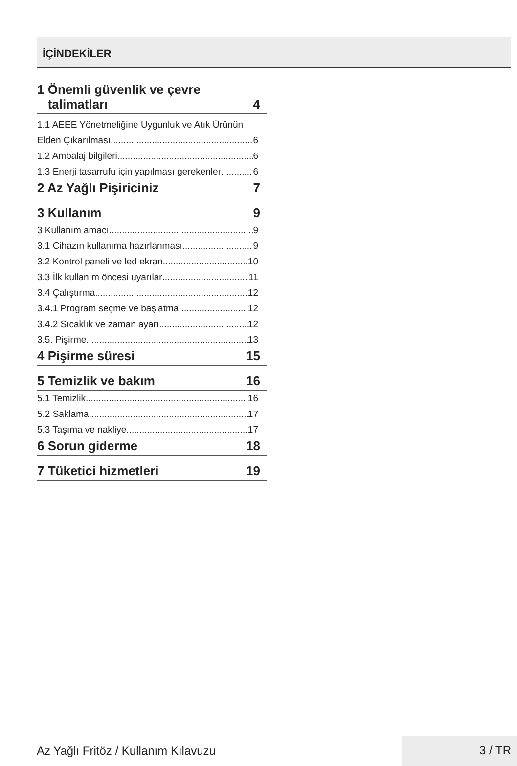İÇİNDEKİLER
1 Önemli güvenlik ve çevre
talimatları 4
1.1 AEEE Yönetmeliğine Uygunluk ve Atık Ürünün
Elden Çıkarılması 6
1.2 Ambalaj bilgileri 6
1.3 Enerji tasarrufu için yapılması gerekenler 6
2 Az Yağlı Pişiriciniz 7
3 Kullanım 9
3 Kullanım amacı 9
3.1 Cihazın kullanıma hazırlanması 9
3.2 Kontrol paneli ve led ekran 10
3.3 İlk kullanım öncesi uyarılar 11
3.4 Çalıştırma 12
3.4.1 Program seçme ve başlatma 12
3.4.2 Sıcaklık ve zaman ayarı 12
3.5. Pişirme 13
4 Pişirme süresi 15
5 Temizlik ve bakım 16
5.1 Temizlik 16
5.2 Saklama 17
5.3 Taşıma ve nakliye 17
6 Sorun giderme 18
7 Tüketici hizmetleri 19
Az Yağlı Fritöz / Kullanım Kılavuzu
3 / TR